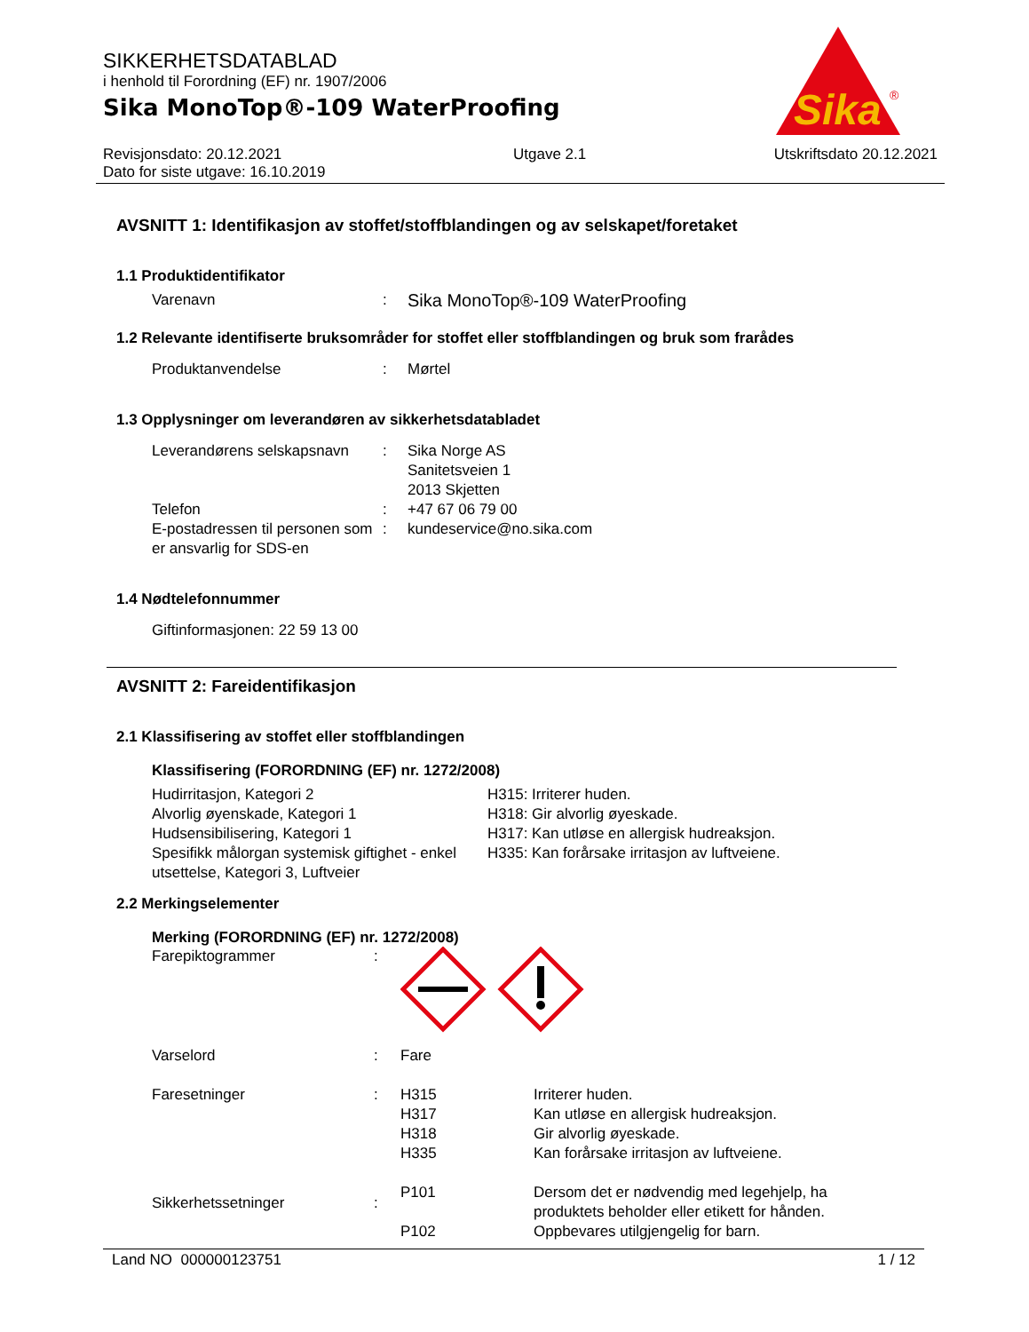Sika
®
SIKKERHETSDATABLAD
i henhold til Forordning (EF) nr. 1907/2006
Sika MonoTop®-109 WaterProofing
Revisjonsdato: 20.12.2021
Dato for siste utgave: 16.10.2019
Utgave 2.1 Utskriftsdato 20.12.2021
AVSNITT 1: Identifikasjon av stoffet/stoffblandingen og av selskapet/foretaket
1.1 Produktidentifikator
Varenavn :
Sika MonoTop®-109 WaterProofing
1.2 Relevante identifiserte bruksområder for stoffet eller stoffblandingen og bruk som frarådes
Produktanvendelse : Mørtel
1.3 Opplysninger om leverandøren av sikkerhetsdatabladet
Leverandørens selskapsnavn
Telefon
E-postadressen til personen som er ansvarlig for SDS-en
:
:
:
Sika Norge AS
Sanitetsveien 1
2013 Skjetten
+47 67 06 79 00
kundeservice@no.sika.com
1.4 Nødtelefonnummer
Giftinformasjonen: 22 59 13 00
AVSNITT 2: Fareidentifikasjon
2.1 Klassifisering av stoffet eller stoffblandingen
Klassifisering (FORORDNING (EF) nr. 1272/2008)
Hudirritasjon, Kategori 2
Alvorlig øyenskade, Kategori 1
Hudsensibilisering, Kategori 1
Spesifikk målorgan systemisk giftighet - enkel utsettelse, Kategori 3, Luftveier
H315: Irriterer huden.
H318: Gir alvorlig øyeskade.
H317: Kan utløse en allergisk hudreaksjon.
H335: Kan forårsake irritasjon av luftveiene.
2.2 Merkingselementer
Merking (FORORDNING (EF) nr. 1272/2008)
Farepiktogrammer :
Varselord : Fare
Faresetninger : H315
H317
H318
H335
Irriterer huden.
Kan utløse en allergisk hudreaksjon.
Gir alvorlig øyeskade.
Kan forårsake irritasjon av luftveiene.
Sikkerhetssetninger :
P101
P102
Dersom det er nødvendig med legehjelp, ha
produktets beholder eller etikett for hånden.
Oppbevares utilgjengelig for barn.
Land NO 000000123751 1 / 12